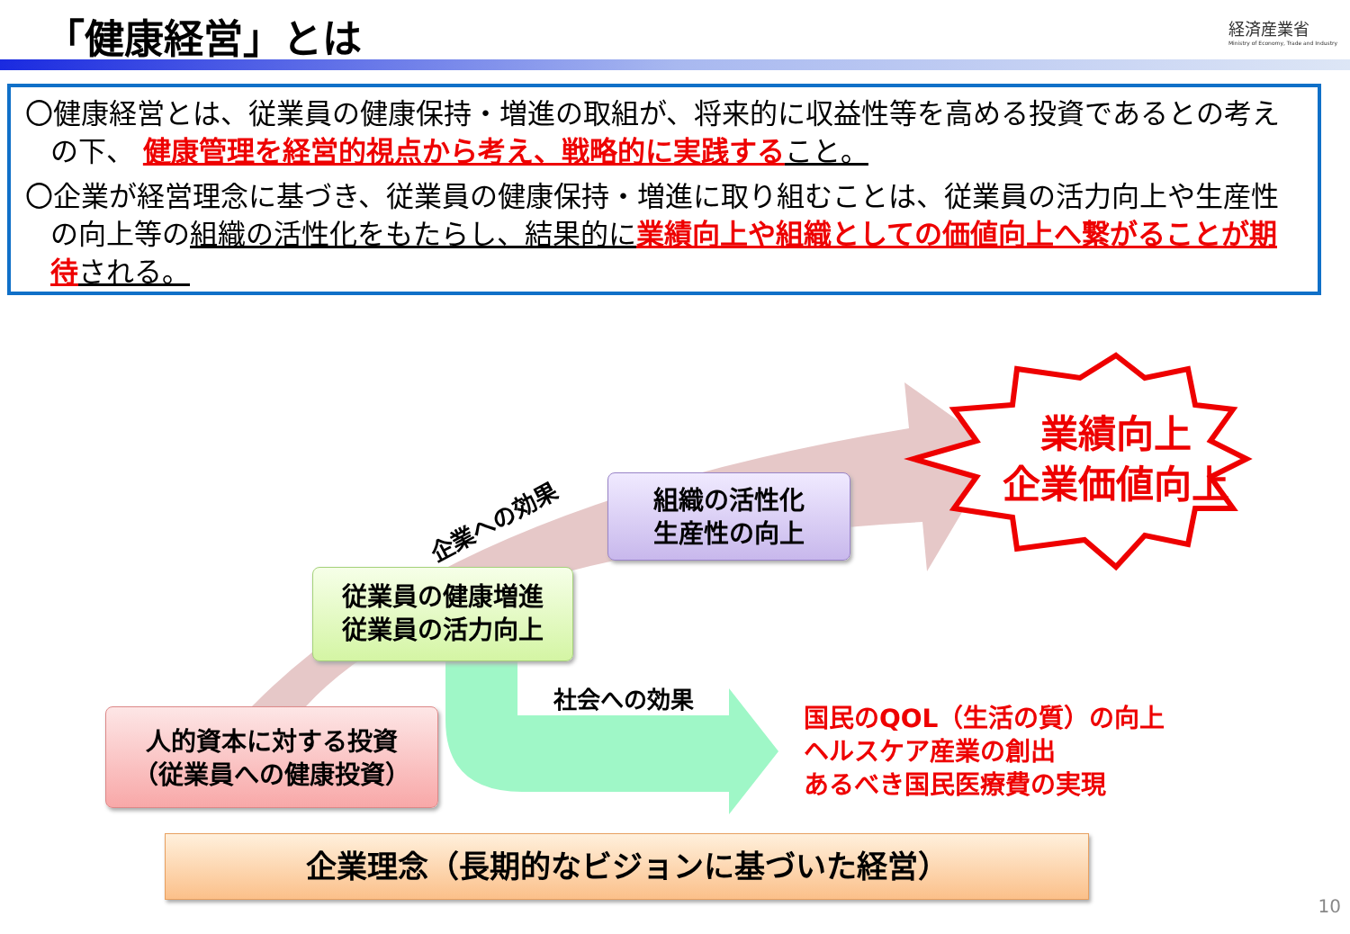「健康経営」とは
経済産業省
Ministry of Economy, Trade and Industry
〇健康経営とは、従業員の健康保持・増進の取組が、将来的に収益性等を高める投資であるとの考えの下、 健康管理を経営的視点から考え、戦略的に実践する こと。
〇企業が経営理念に基づき、従業員の健康保持・増進に取り組むことは、従業員の活力向上や生産性の向上等の組織の活性化をもたらし、結果的に 業績向上や組織としての価値向上へ繋がることが期待 される。
企業への効果
組織の活性化
生産性の向上
業績向上
企業価値向上
従業員の健康増進
従業員の活力向上
社会への効果
国民のQOL（生活の質）の向上
ヘルスケア産業の創出
あるべき国民医療費の実現
人的資本に対する投資
（従業員への健康投資）
企業理念（長期的なビジョンに基づいた経営）
10